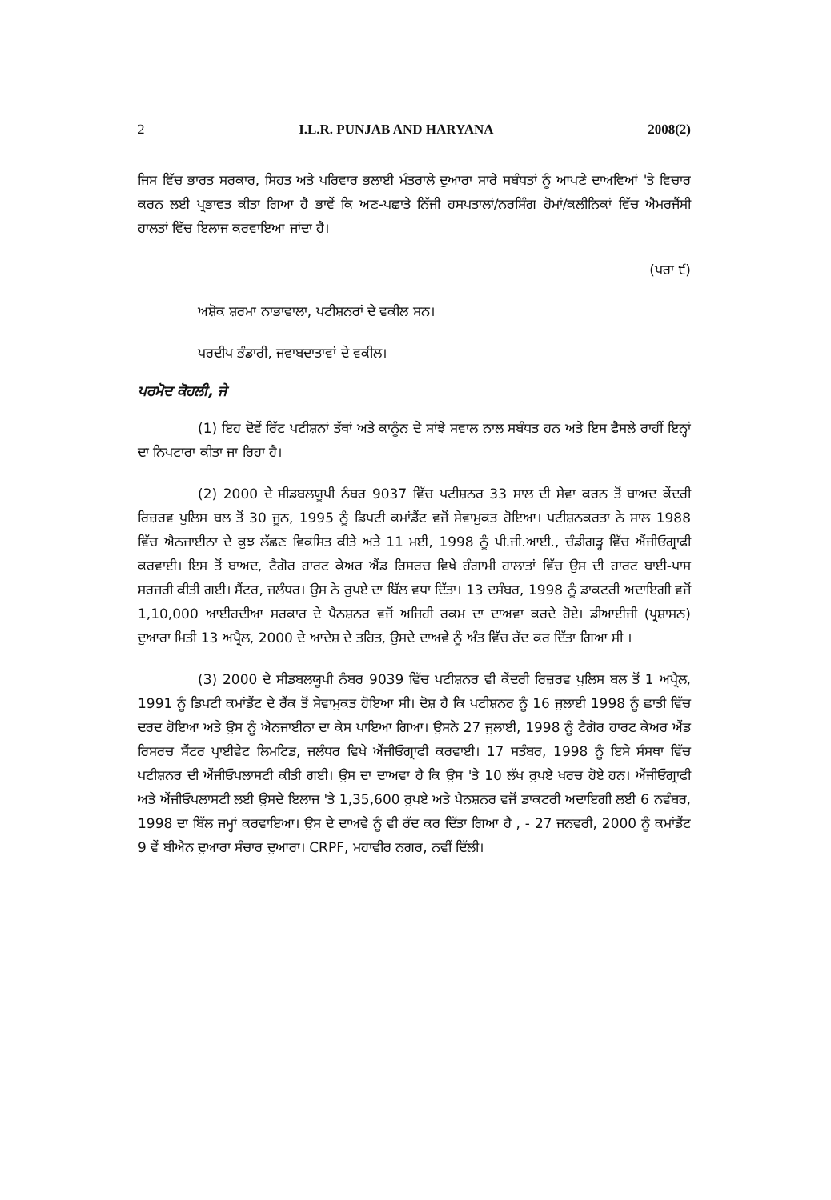2 I.L.R. PUNJAB AND HARYANA 2008(2)
ਜਿਸ ਵਿੱਚ ਭਾਰਤ ਸਰਕਾਰ, ਸਿਹਤ ਅਤੇ ਪਰਿਵਾਰ ਭਲਾਈ ਮੰਤਰਾਲੇ ਦੁਆਰਾ ਸਾਰੇ ਸਬੰਧਤਾਂ ਨੂੰ ਆਪਣੇ ਦਾਅਵਿਆਂ 'ਤੇ ਵਿਚਾਰ ਕਰਨ ਲਈ ਪ੍ਰਭਾਵਤ ਕੀਤਾ ਗਿਆ ਹੈ ਭਾਵੇਂ ਕਿ ਅਣ-ਪਛਾਤੇ ਨਿੱਜੀ ਹਸਪਤਾਲਾਂ/ਨਰਸਿੰਗ ਹੋਮਾਂ/ਕਲੀਨਿਕਾਂ ਵਿੱਚ ਐਮਰਜੈਂਸੀ ਹਾਲਤਾਂ ਵਿੱਚ ਇਲਾਜ ਕਰਵਾਇਆ ਜਾਂਦਾ ਹੈ।
(ਪਰਾ ੯)
ਅਸ਼ੋਕ ਸ਼ਰਮਾ ਨਾਭਾਵਾਲਾ, ਪਟੀਸ਼ਨਰਾਂ ਦੇ ਵਕੀਲ ਸਨ।
ਪਰਦੀਪ ਭੰਡਾਰੀ, ਜਵਾਬਦਾਤਾਵਾਂ ਦੇ ਵਕੀਲ।
ਪਰਮੋਦ ਕੋਹਲੀ, ਜੇ
(1) ਇਹ ਦੋਵੇਂ ਰਿੱਟ ਪਟੀਸ਼ਨਾਂ ਤੱਥਾਂ ਅਤੇ ਕਾਨੂੰਨ ਦੇ ਸਾਂਝੇ ਸਵਾਲ ਨਾਲ ਸਬੰਧਤ ਹਨ ਅਤੇ ਇਸ ਫੈਸਲੇ ਰਾਹੀਂ ਇਨ੍ਹਾਂ ਦਾ ਨਿਪਟਾਰਾ ਕੀਤਾ ਜਾ ਰਿਹਾ ਹੈ।
(2) 2000 ਦੇ ਸੀਡਬਲਯੂਪੀ ਨੰਬਰ 9037 ਵਿੱਚ ਪਟੀਸ਼ਨਰ 33 ਸਾਲ ਦੀ ਸੇਵਾ ਕਰਨ ਤੋਂ ਬਾਅਦ ਕੇਂਦਰੀ ਰਿਜ਼ਰਵ ਪੁਲਿਸ ਬਲ ਤੋਂ 30 ਜੂਨ, 1995 ਨੂੰ ਡਿਪਟੀ ਕਮਾਂਡੈਂਟ ਵਜੋਂ ਸੇਵਾਮੁਕਤ ਹੋਇਆ। ਪਟੀਸ਼ਨਕਰਤਾ ਨੇ ਸਾਲ 1988 ਵਿੱਚ ਐਨਜਾਈਨਾ ਦੇ ਕੁਝ ਲੱਛਣ ਵਿਕਸਿਤ ਕੀਤੇ ਅਤੇ 11 ਮਈ, 1998 ਨੂੰ ਪੀ.ਜੀ.ਆਈ., ਚੰਡੀਗੜ੍ਹ ਵਿੱਚ ਐਂਜੀਓਗ੍ਰਾਫੀ ਕਰਵਾਈ। ਇਸ ਤੋਂ ਬਾਅਦ, ਟੈਗੋਰ ਹਾਰਟ ਕੇਅਰ ਐਂਡ ਰਿਸਰਚ ਵਿਖੇ ਹੰਗਾਮੀ ਹਾਲਾਤਾਂ ਵਿੱਚ ਉਸ ਦੀ ਹਾਰਟ ਬਾਈ-ਪਾਸ ਸਰਜਰੀ ਕੀਤੀ ਗਈ। ਸੈਂਟਰ, ਜਲੰਧਰ। ਉਸ ਨੇ ਰੁਪਏ ਦਾ ਬਿੱਲ ਵਧਾ ਦਿੱਤਾ। 13 ਦਸੰਬਰ, 1998 ਨੂੰ ਡਾਕਟਰੀ ਅਦਾਇਗੀ ਵਜੋਂ 1,10,000 ਆਈਹਦੀਆ ਸਰਕਾਰ ਦੇ ਪੈਨਸ਼ਨਰ ਵਜੋਂ ਅਜਿਹੀ ਰਕਮ ਦਾ ਦਾਅਵਾ ਕਰਦੇ ਹੋਏ। ਡੀਆਈਜੀ (ਪ੍ਰਸ਼ਾਸਨ) ਦੁਆਰਾ ਮਿਤੀ 13 ਅਪ੍ਰੈਲ, 2000 ਦੇ ਆਦੇਸ਼ ਦੇ ਤਹਿਤ, ਉਸਦੇ ਦਾਅਵੇ ਨੂੰ ਅੰਤ ਵਿੱਚ ਰੱਦ ਕਰ ਦਿੱਤਾ ਗਿਆ ਸੀ ।
(3) 2000 ਦੇ ਸੀਡਬਲਯੂਪੀ ਨੰਬਰ 9039 ਵਿੱਚ ਪਟੀਸ਼ਨਰ ਵੀ ਕੇਂਦਰੀ ਰਿਜ਼ਰਵ ਪੁਲਿਸ ਬਲ ਤੋਂ 1 ਅਪ੍ਰੈਲ, 1991 ਨੂੰ ਡਿਪਟੀ ਕਮਾਂਡੈਂਟ ਦੇ ਰੈਂਕ ਤੋਂ ਸੇਵਾਮੁਕਤ ਹੋਇਆ ਸੀ। ਦੋਸ਼ ਹੈ ਕਿ ਪਟੀਸ਼ਨਰ ਨੂੰ 16 ਜੁਲਾਈ 1998 ਨੂੰ ਛਾਤੀ ਵਿੱਚ ਦਰਦ ਹੋਇਆ ਅਤੇ ਉਸ ਨੂੰ ਐਨਜਾਈਨਾ ਦਾ ਕੇਸ ਪਾਇਆ ਗਿਆ। ਉਸਨੇ 27 ਜੁਲਾਈ, 1998 ਨੂੰ ਟੈਗੋਰ ਹਾਰਟ ਕੇਅਰ ਐਂਡ ਰਿਸਰਚ ਸੈਂਟਰ ਪ੍ਰਾਈਵੇਟ ਲਿਮਟਿਡ, ਜਲੰਧਰ ਵਿਖੇ ਐਂਜੀਓਗ੍ਰਾਫੀ ਕਰਵਾਈ। 17 ਸਤੰਬਰ, 1998 ਨੂੰ ਇਸੇ ਸੰਸਥਾ ਵਿੱਚ ਪਟੀਸ਼ਨਰ ਦੀ ਐਂਜੀਓਪਲਾਸਟੀ ਕੀਤੀ ਗਈ। ਉਸ ਦਾ ਦਾਅਵਾ ਹੈ ਕਿ ਉਸ 'ਤੇ 10 ਲੱਖ ਰੁਪਏ ਖਰਚ ਹੋਏ ਹਨ। ਐਂਜੀਓਗ੍ਰਾਫੀ ਅਤੇ ਐਂਜੀਓਪਲਾਸਟੀ ਲਈ ਉਸਦੇ ਇਲਾਜ 'ਤੇ 1,35,600 ਰੁਪਏ ਅਤੇ ਪੈਨਸ਼ਨਰ ਵਜੋਂ ਡਾਕਟਰੀ ਅਦਾਇਗੀ ਲਈ 6 ਨਵੰਬਰ, 1998 ਦਾ ਬਿੱਲ ਜਮ੍ਹਾਂ ਕਰਵਾਇਆ। ਉਸ ਦੇ ਦਾਅਵੇ ਨੂੰ ਵੀ ਰੱਦ ਕਰ ਦਿੱਤਾ ਗਿਆ ਹੈ , - 27 ਜਨਵਰੀ, 2000 ਨੂੰ ਕਮਾਂਡੈਂਟ 9 ਵੇਂ ਬੀਐਨ ਦੁਆਰਾ ਸੰਚਾਰ ਦੁਆਰਾ। CRPF, ਮਹਾਵੀਰ ਨਗਰ, ਨਵੀਂ ਦਿੱਲੀ।